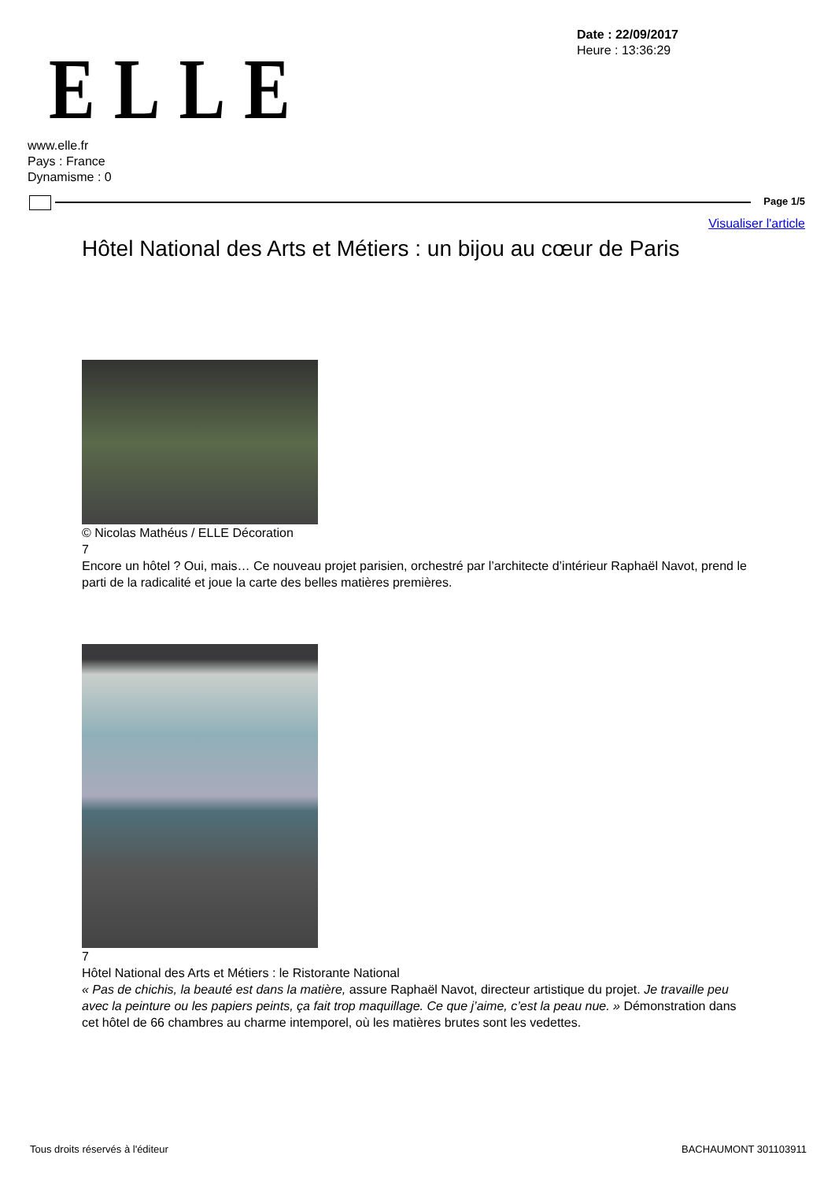ELLE
Date : 22/09/2017
Heure : 13:36:29
www.elle.fr
Pays : France
Dynamisme : 0
Page 1/5
Visualiser l'article
Hôtel National des Arts et Métiers : un bijou au cœur de Paris
© Nicolas Mathéus / ELLE Décoration
7
Encore un hôtel ? Oui, mais… Ce nouveau projet parisien, orchestré par l’architecte d’intérieur Raphaël Navot, prend le parti de la radicalité et joue la carte des belles matières premières.
7
Hôtel National des Arts et Métiers : le Ristorante National
« Pas de chichis, la beauté est dans la matière, assure Raphaël Navot, directeur artistique du projet. Je travaille peu avec la peinture ou les papiers peints, ça fait trop maquillage. Ce que j’aime, c’est la peau nue. » Démonstration dans cet hôtel de 66 chambres au charme intemporel, où les matières brutes sont les vedettes.
Tous droits réservés à l'éditeur
BACHAUMONT 301103911